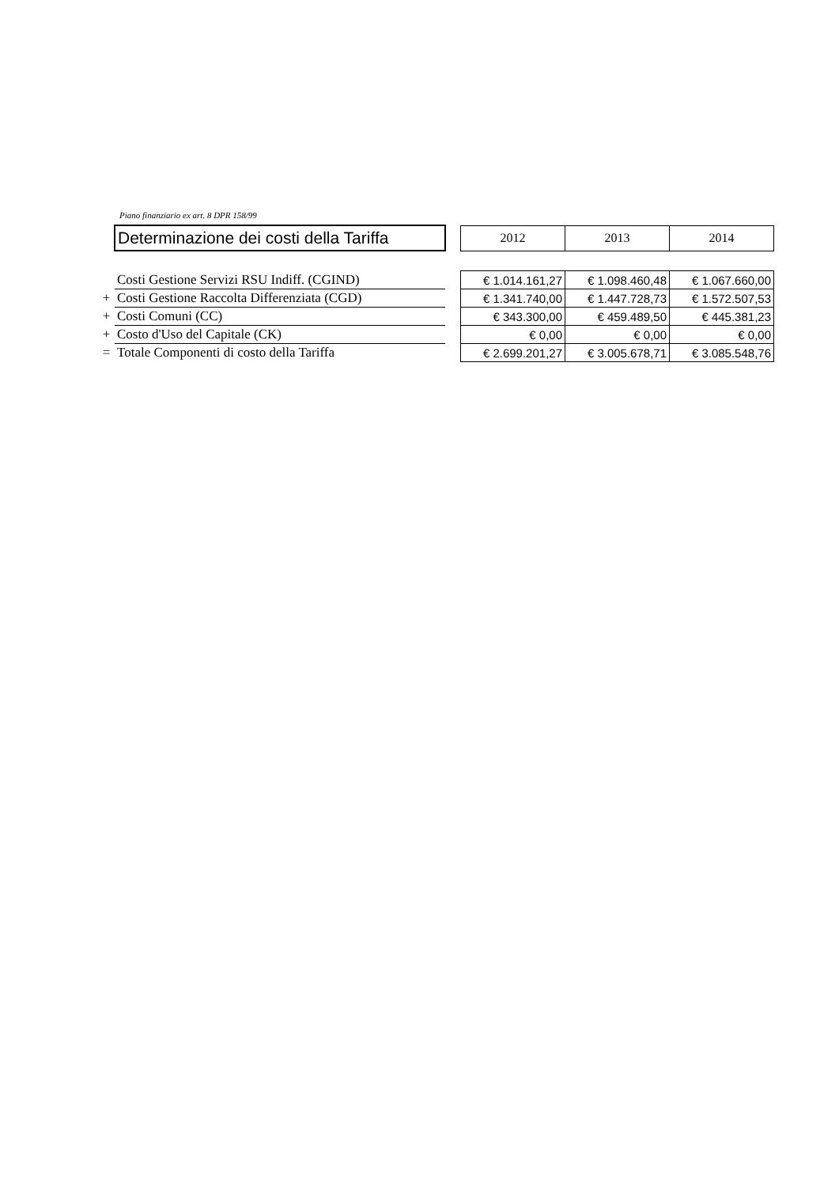Piano finanziario ex art. 8 DPR 158/99
| | Determinazione dei costi della Tariffa | | 2012 | 2013 | 2014 |
| | Costi Gestione Servizi RSU Indiff. (CGIND) | | € 1.014.161,27 | € 1.098.460,48 | € 1.067.660,00 |
| + | Costi Gestione Raccolta Differenziata (CGD) | | € 1.341.740,00 | € 1.447.728,73 | € 1.572.507,53 |
| + | Costi Comuni (CC) | | € 343.300,00 | € 459.489,50 | € 445.381,23 |
| + | Costo d'Uso del Capitale (CK) | | € 0,00 | € 0,00 | € 0,00 |
| = | Totale Componenti di costo della Tariffa | | € 2.699.201,27 | € 3.005.678,71 | € 3.085.548,76 |